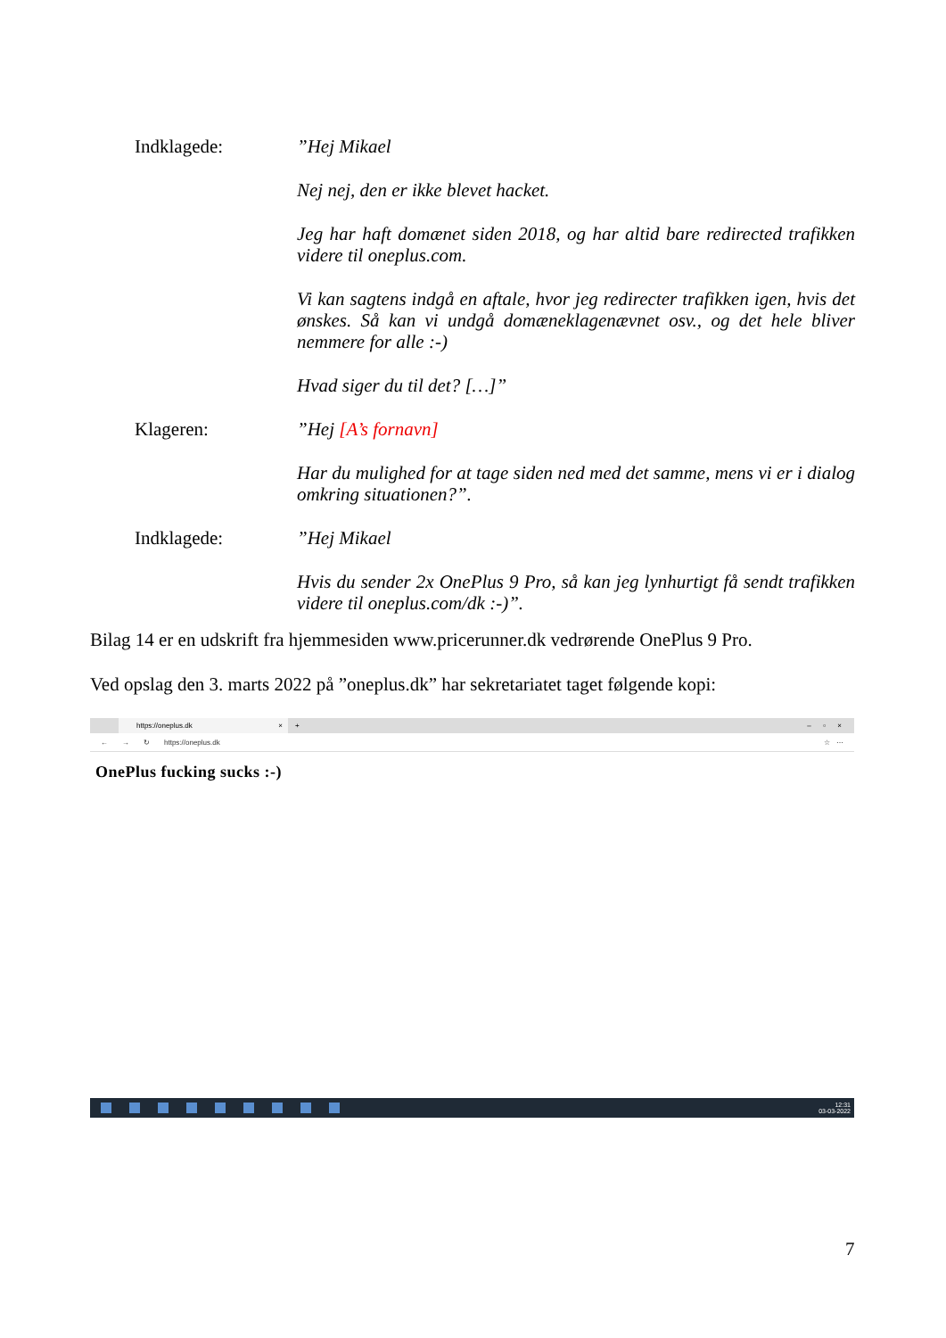Indklagede:
”Hej Mikael
Nej nej, den er ikke blevet hacket.
Jeg har haft domænet siden 2018, og har altid bare redirected trafikken videre til oneplus.com.
Vi kan sagtens indgå en aftale, hvor jeg redirecter trafikken igen, hvis det ønskes. Så kan vi undgå domæneklagenævnet osv., og det hele bliver nemmere for alle :-)
Hvad siger du til det? […]”
Klageren:
”Hej [A’s fornavn]
Har du mulighed for at tage siden ned med det samme, mens vi er i dialog omkring situationen?”.
Indklagede:
”Hej Mikael
Hvis du sender 2x OnePlus 9 Pro, så kan jeg lynhurtigt få sendt trafikken videre til oneplus.com/dk :-)”.
Bilag 14 er en udskrift fra hjemmesiden www.pricerunner.dk vedrørende OnePlus 9 Pro.
Ved opslag den 3. marts 2022 på ”oneplus.dk” har sekretariatet taget følgende kopi:
https://oneplus.dk ×
+ – ▫ ×
← → ↻ https://oneplus.dk ☆ ⋯
OnePlus fucking sucks :-)
12:31
03-03-2022
7